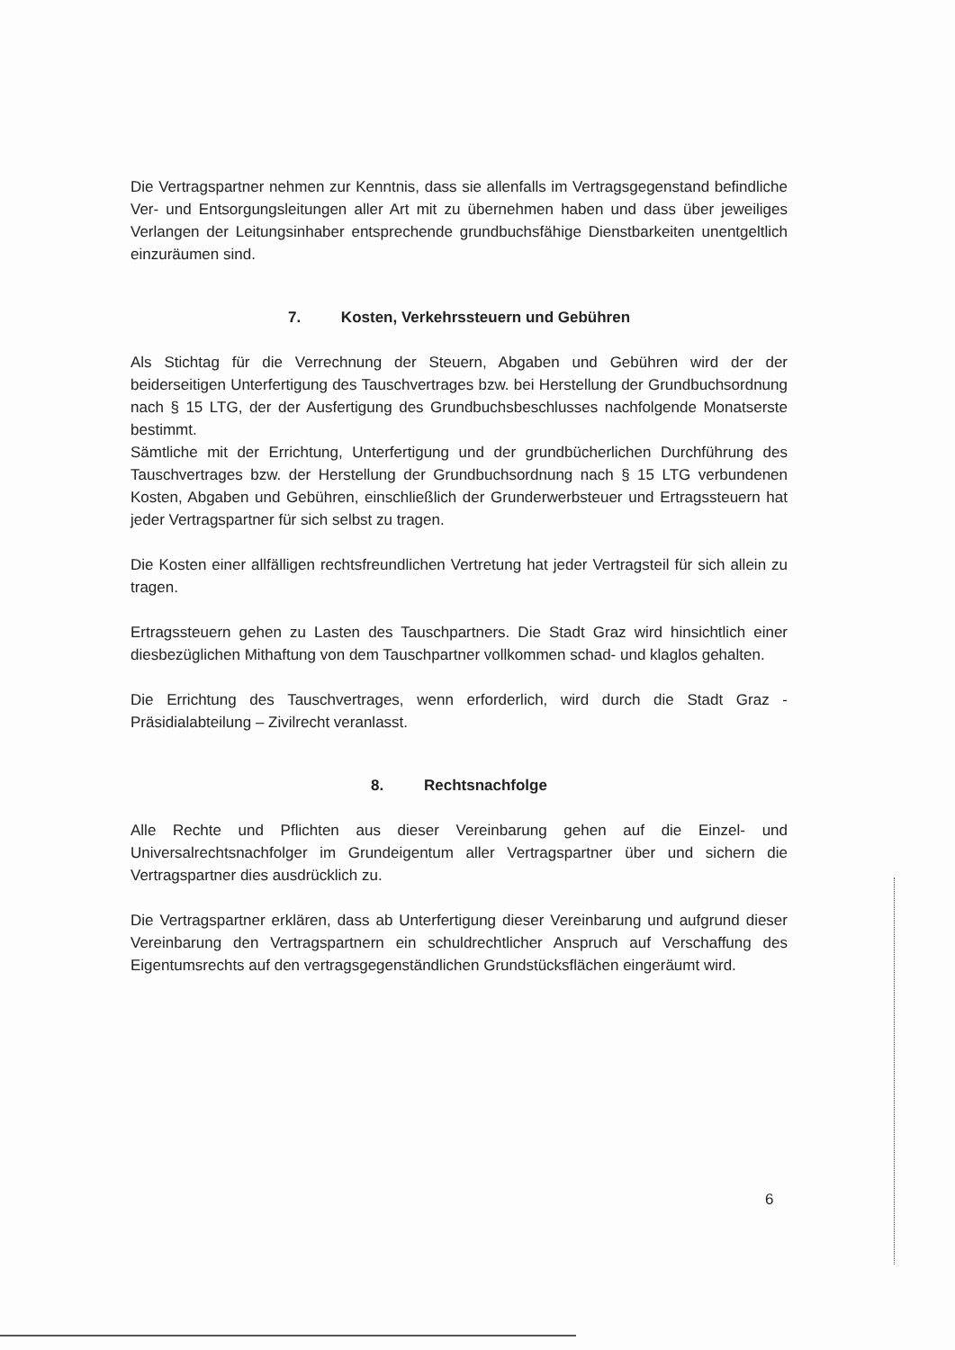Die Vertragspartner nehmen zur Kenntnis, dass sie allenfalls im Vertragsgegenstand befindliche Ver- und Entsorgungsleitungen aller Art mit zu übernehmen haben und dass über jeweiliges Verlangen der Leitungsinhaber entsprechende grundbuchsfähige Dienstbarkeiten unentgeltlich einzuräumen sind.
7. Kosten, Verkehrssteuern und Gebühren
Als Stichtag für die Verrechnung der Steuern, Abgaben und Gebühren wird der der beiderseitigen Unterfertigung des Tauschvertrages bzw. bei Herstellung der Grundbuchsordnung nach § 15 LTG, der der Ausfertigung des Grundbuchsbeschlusses nachfolgende Monatserste bestimmt.
Sämtliche mit der Errichtung, Unterfertigung und der grundbücherlichen Durchführung des Tauschvertrages bzw. der Herstellung der Grundbuchsordnung nach § 15 LTG verbundenen Kosten, Abgaben und Gebühren, einschließlich der Grunderwerbsteuer und Ertragssteuern hat jeder Vertragspartner für sich selbst zu tragen.
Die Kosten einer allfälligen rechtsfreundlichen Vertretung hat jeder Vertragsteil für sich allein zu tragen.
Ertragssteuern gehen zu Lasten des Tauschpartners. Die Stadt Graz wird hinsichtlich einer diesbezüglichen Mithaftung von dem Tauschpartner vollkommen schad- und klaglos gehalten.
Die Errichtung des Tauschvertrages, wenn erforderlich, wird durch die Stadt Graz - Präsidialabteilung – Zivilrecht veranlasst.
8. Rechtsnachfolge
Alle Rechte und Pflichten aus dieser Vereinbarung gehen auf die Einzel- und Universalrechtsnachfolger im Grundeigentum aller Vertragspartner über und sichern die Vertragspartner dies ausdrücklich zu.
Die Vertragspartner erklären, dass ab Unterfertigung dieser Vereinbarung und aufgrund dieser Vereinbarung den Vertragspartnern ein schuldrechtlicher Anspruch auf Verschaffung des Eigentumsrechts auf den vertragsgegenständlichen Grundstücksflächen eingeräumt wird.
6